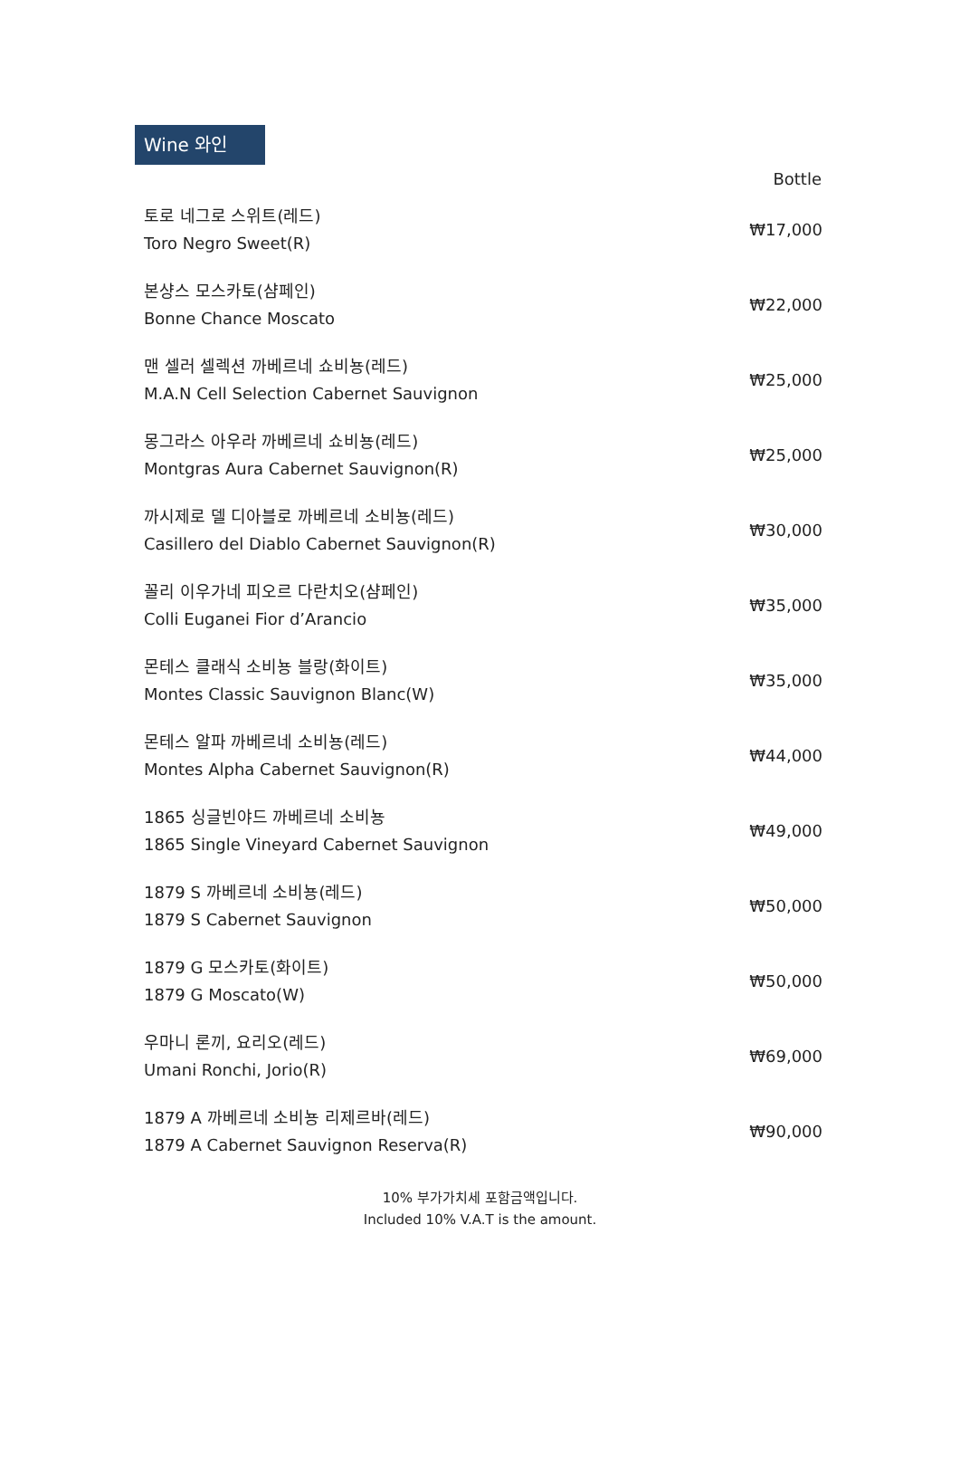Wine 와인
| | Bottle |
| --- | --- |
| 토로 네그로 스위트(레드) Toro Negro Sweet(R) | ₩17,000 |
| 본샹스 모스카토(샴페인) Bonne Chance Moscato | ₩22,000 |
| 맨 셀러 셀렉션 까베르네 쇼비뇽(레드) M.A.N Cell Selection Cabernet Sauvignon | ₩25,000 |
| 몽그라스 아우라 까베르네 쇼비뇽(레드) Montgras Aura Cabernet Sauvignon(R) | ₩25,000 |
| 까시제로 델 디아블로 까베르네 소비뇽(레드) Casillero del Diablo Cabernet Sauvignon(R) | ₩30,000 |
| 꼴리 이우가네 피오르 다란치오(샴페인) Colli Euganei Fior d’Arancio | ₩35,000 |
| 몬테스 클래식 소비뇽 블랑(화이트) Montes Classic Sauvignon Blanc(W) | ₩35,000 |
| 몬테스 알파 까베르네 소비뇽(레드) Montes Alpha Cabernet Sauvignon(R) | ₩44,000 |
| 1865 싱글빈야드 까베르네 소비뇽 1865 Single Vineyard Cabernet Sauvignon | ₩49,000 |
| 1879 S 까베르네 소비뇽(레드) 1879 S Cabernet Sauvignon | ₩50,000 |
| 1879 G 모스카토(화이트) 1879 G Moscato(W) | ₩50,000 |
| 우마니 론끼, 요리오(레드) Umani Ronchi, Jorio(R) | ₩69,000 |
| 1879 A 까베르네 소비뇽 리제르바(레드) 1879 A Cabernet Sauvignon Reserva(R) | ₩90,000 |
10% 부가가치세 포함금액입니다.
Included 10% V.A.T is the amount.